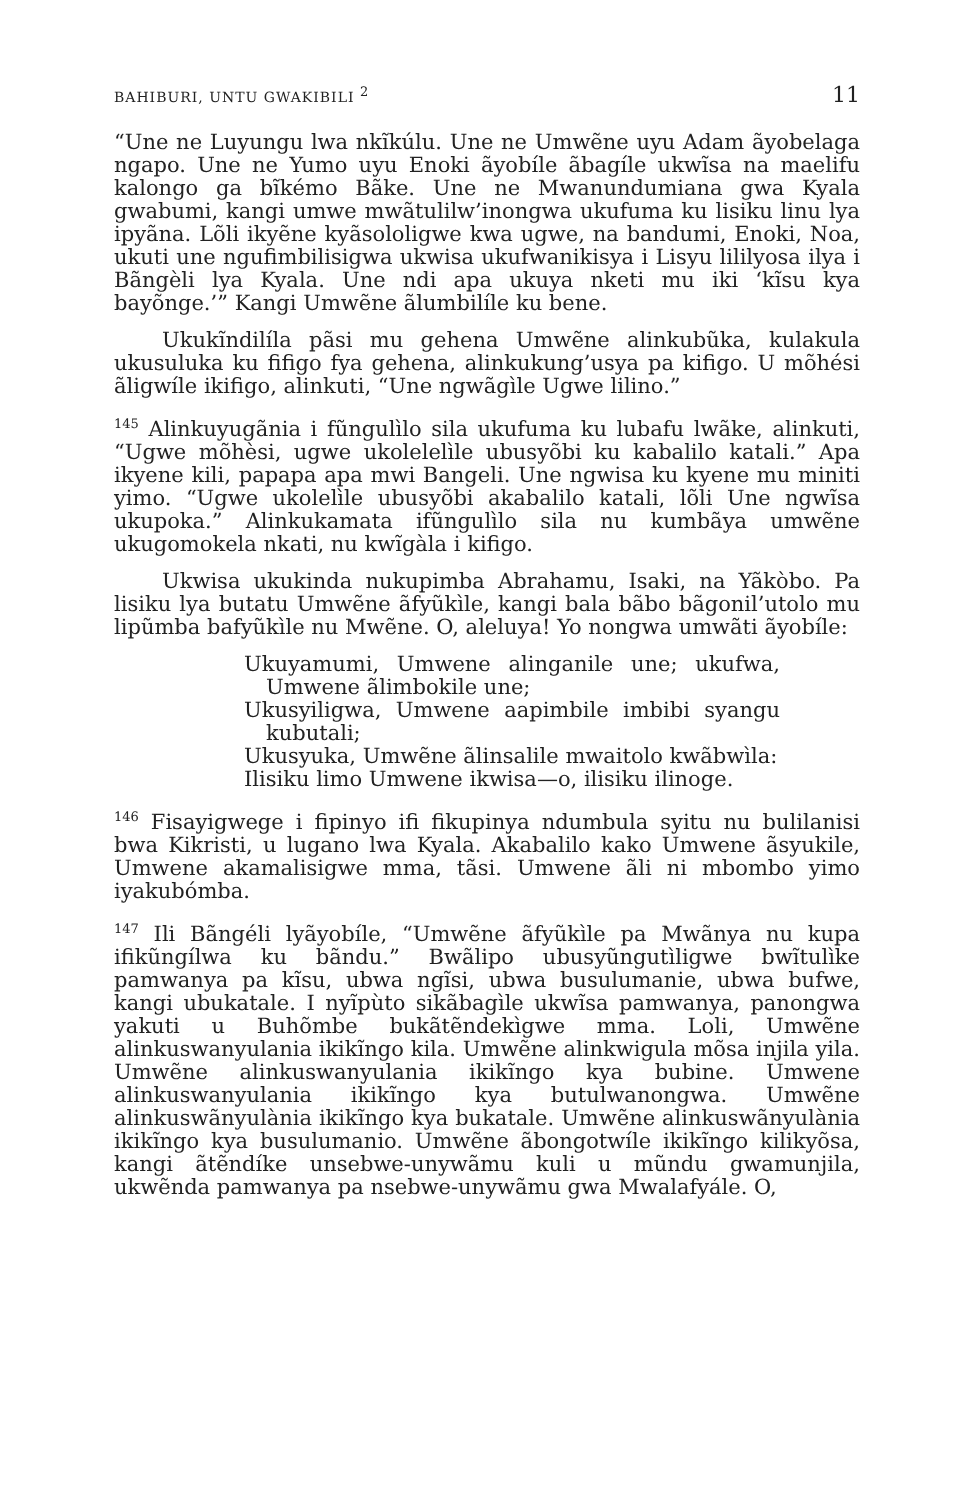BAHIBURI, UNTU GWAKIBILI <sup>2</sup> 11
“Une ne Luyungu lwa nkĩkúlu. Une ne Umwẽne uyu Adam ãyobelaga ngapo. Une ne Yumo uyu Enoki ãyobíle ãbagíle ukwĩsa na maelifu kalongo ga bĩkémo Bãke. Une ne Mwanundumiana gwa Kyala gwabumi, kangi umwe mwãtulilw’inongwa ukufuma ku lisiku linu lya ipyãna. Lõli ikyẽne kyãsololigwe kwa ugwe, na bandumi, Enoki, Noa, ukuti une ngufimbilisigwa ukwisa ukufwanikisya i Lisyu lililyosa ilya i Bãngèli lya Kyala. Une ndi apa ukuya nketi mu iki ‘kĩsu kya bayõnge.’” Kangi Umwẽne ãlumbilíle ku bene.
Ukukĩndilíla pãsi mu gehena Umwẽne alinkubũka, kulakula ukusuluka ku fifigo fya gehena, alinkukung’usya pa kifigo. U mõhési ãligwíle ikifigo, alinkuti, “Une ngwãgìle Ugwe lilino.”
<sup>145</sup> Alinkuyugãnia i fũngulìlo sila ukufuma ku lubafu lwãke, alinkuti, “Ugwe mõhèsi, ugwe ukolelelìle ubusyõbi ku kabalilo katali.” Apa ikyene kili, papapa apa mwi Bangeli. Une ngwisa ku kyene mu miniti yimo. “Ugwe ukolelìle ubusyõbi akabalilo katali, lõli Une ngwĩsa ukupoka.” Alinkukamata ifũngulìlo sila nu kumbãya umwẽne ukugomokela nkati, nu kwĩgàla i kifigo.
Ukwisa ukukinda nukupimba Abrahamu, Isaki, na Yãkòbo. Pa lisiku lya butatu Umwẽne ãfyũkìle, kangi bala bãbo bãgonil’utolo mu lipũmba bafyũkìle nu Mwẽne. O, aleluya! Yo nongwa umwãti ãyobíle:
Ukuyamumi, Umwene alinganile une; ukufwa, Umwene ãlimbokile une;
Ukusyiligwa, Umwene aapimbile imbibi syangu kubutali;
Ukusyuka, Umwẽne ãlinsalile mwaitolo kwãbwìla:
Ilisiku limo Umwene ikwisa—o, ilisiku ilinoge.
<sup>146</sup> Fisayigwege i fipinyo ifi fikupinya ndumbula syitu nu bulilanisi bwa Kikristi, u lugano lwa Kyala. Akabalilo kako Umwene ãsyukile, Umwene akamalisigwe mma, tãsi. Umwene ãli ni mbombo yimo iyakubómba.
<sup>147</sup> Ili Bãngéli lyãyobíle, “Umwẽne ãfyũkìle pa Mwãnya nu kupa ifikũngílwa ku bãndu.” Bwãlipo ubusyũngutìligwe bwĩtulìke pamwanya pa kĩsu, ubwa ngĩsi, ubwa busulumanie, ubwa bufwe, kangi ubukatale. I nyĩpùto sikãbagìle ukwĩsa pamwanya, panongwa yakuti u Buhõmbe bukãtẽndekìgwe mma. Loli, Umwẽne alinkuswanyulania ikikĩngo kila. Umwẽne alinkwigula mõsa injila yila. Umwẽne alinkuswanyulania ikikĩngo kya bubine. Umwene alinkuswanyulania ikikĩngo kya butulwanongwa. Umwẽne alinkuswãnyulània ikikĩngo kya bukatale. Umwẽne alinkuswãnyulània ikikĩngo kya busulumanio. Umwẽne ãbongotwíle ikikĩngo kilikyõsa, kangi ãtẽndíke unsebwe-unywãmu kuli u mũndu gwamunjila, ukwẽnda pamwanya pa nsebwe-unywãmu gwa Mwalafyále. O,